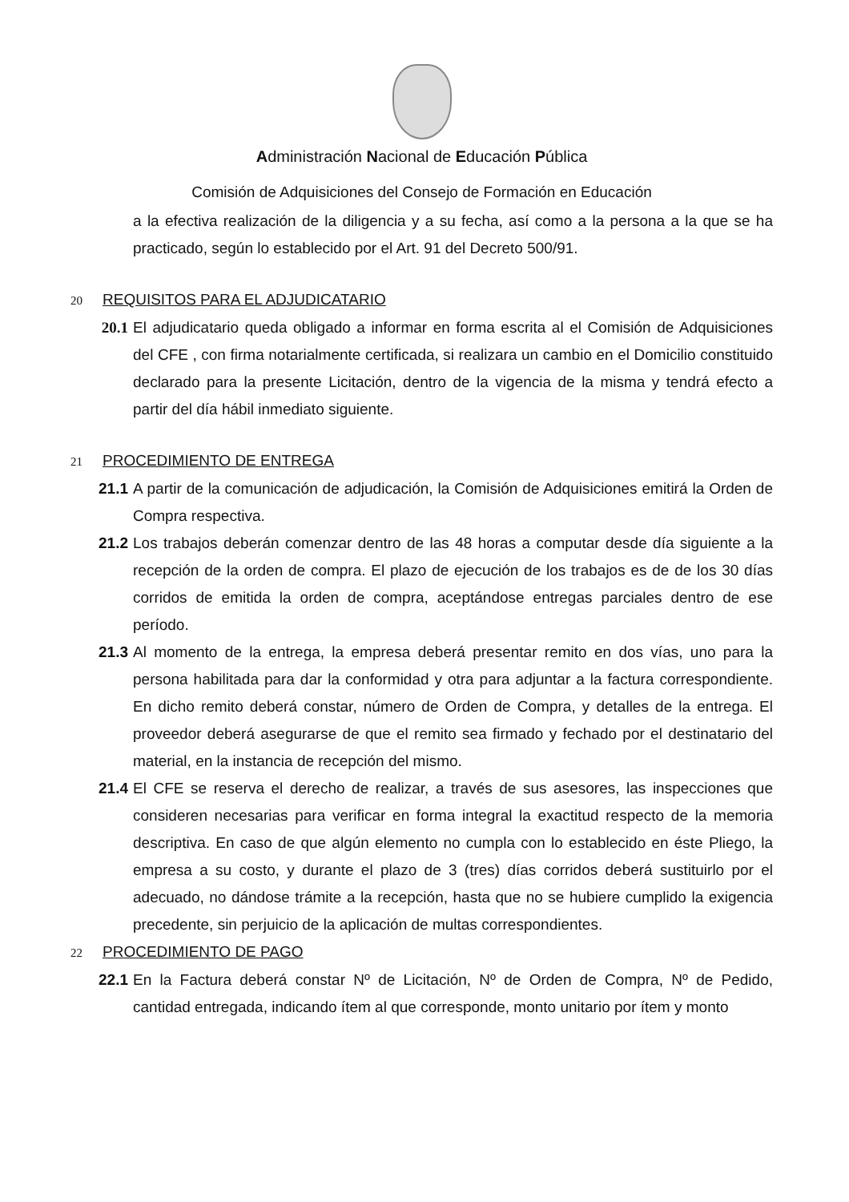Administración Nacional de Educación Pública
Comisión de Adquisiciones del Consejo de Formación en Educación
a la efectiva realización de la diligencia y a su fecha, así como a la persona a la que se ha practicado, según lo establecido por el Art. 91 del Decreto 500/91.
20 REQUISITOS PARA EL ADJUDICATARIO
20.1 El adjudicatario queda obligado a informar en forma escrita al el Comisión de Adquisiciones del CFE , con firma notarialmente certificada, si realizara un cambio en el Domicilio constituido declarado para la presente Licitación, dentro de la vigencia de la misma y tendrá efecto a partir del día hábil inmediato siguiente.
21 PROCEDIMIENTO DE ENTREGA
21.1 A partir de la comunicación de adjudicación, la Comisión de Adquisiciones emitirá la Orden de Compra respectiva.
21.2 Los trabajos deberán comenzar dentro de las 48 horas a computar desde día siguiente a la recepción de la orden de compra. El plazo de ejecución de los trabajos es de de los 30 días corridos de emitida la orden de compra, aceptándose entregas parciales dentro de ese período.
21.3 Al momento de la entrega, la empresa deberá presentar remito en dos vías, uno para la persona habilitada para dar la conformidad y otra para adjuntar a la factura correspondiente. En dicho remito deberá constar, número de Orden de Compra, y detalles de la entrega. El proveedor deberá asegurarse de que el remito sea firmado y fechado por el destinatario del material, en la instancia de recepción del mismo.
21.4 El CFE se reserva el derecho de realizar, a través de sus asesores, las inspecciones que consideren necesarias para verificar en forma integral la exactitud respecto de la memoria descriptiva. En caso de que algún elemento no cumpla con lo establecido en éste Pliego, la empresa a su costo, y durante el plazo de 3 (tres) días corridos deberá sustituirlo por el adecuado, no dándose trámite a la recepción, hasta que no se hubiere cumplido la exigencia precedente, sin perjuicio de la aplicación de multas correspondientes.
22 PROCEDIMIENTO DE PAGO
22.1 En la Factura deberá constar Nº de Licitación, Nº de Orden de Compra, Nº de Pedido, cantidad entregada, indicando ítem al que corresponde, monto unitario por ítem y monto